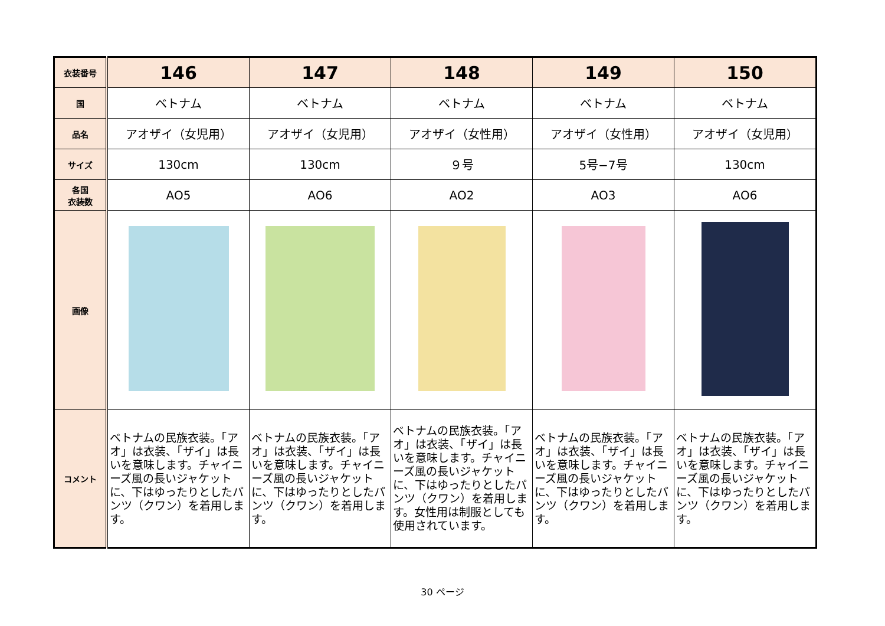| 衣装番号 | 146 | 147 | 148 | 149 | 150 |
| 国 | ベトナム | ベトナム | ベトナム | ベトナム | ベトナム |
| 品名 | アオザイ（女児用） | アオザイ（女児用） | アオザイ（女性用） | アオザイ（女性用） | アオザイ（女児用） |
| サイズ | 130cm | 130cm | ９号 | 5号−7号 | 130cm |
| 各国 衣装数 | AO5 | AO6 | AO2 | AO3 | AO6 |
| 画像 | | | | | |
| コメント | ベトナムの民族衣装。「アオ」は衣装、「ザイ」は長いを意味します。チャイニーズ風の長いジャケットに、下はゆったりとしたパンツ（クワン）を着用します。 | ベトナムの民族衣装。「アオ」は衣装、「ザイ」は長いを意味します。チャイニーズ風の長いジャケットに、下はゆったりとしたパンツ（クワン）を着用します。 | ベトナムの民族衣装。「アオ」は衣装、「ザイ」は長いを意味します。チャイニーズ風の長いジャケットに、下はゆったりとしたパンツ（クワン）を着用します。女性用は制服としても使用されています。 | ベトナムの民族衣装。「アオ」は衣装、「ザイ」は長いを意味します。チャイニーズ風の長いジャケットに、下はゆったりとしたパンツ（クワン）を着用します。 | ベトナムの民族衣装。「アオ」は衣装、「ザイ」は長いを意味します。チャイニーズ風の長いジャケットに、下はゆったりとしたパンツ（クワン）を着用します。 |
30 ページ